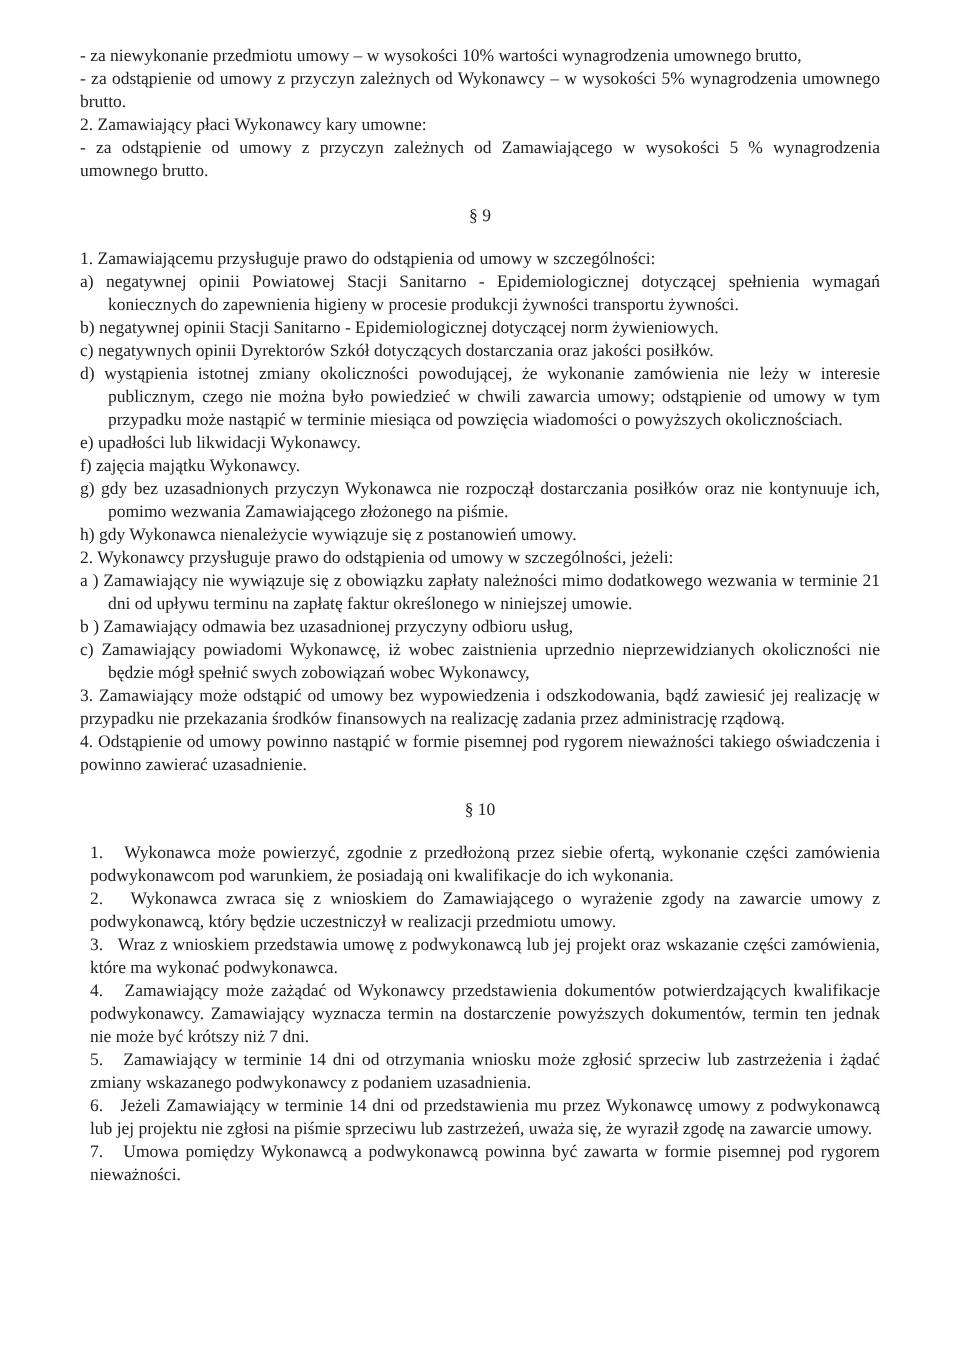- za niewykonanie przedmiotu umowy – w wysokości 10% wartości wynagrodzenia umownego brutto,
- za odstąpienie od umowy z przyczyn zależnych od Wykonawcy – w wysokości 5% wynagrodzenia umownego brutto.
2. Zamawiający płaci Wykonawcy kary umowne:
- za odstąpienie od umowy z przyczyn zależnych od Zamawiającego w wysokości 5 % wynagrodzenia umownego brutto.
§ 9
1. Zamawiającemu przysługuje prawo do odstąpienia od umowy w szczególności:
a) negatywnej opinii Powiatowej Stacji Sanitarno - Epidemiologicznej dotyczącej spełnienia wymagań koniecznych do zapewnienia higieny w procesie produkcji żywności transportu żywności.
b) negatywnej opinii Stacji Sanitarno - Epidemiologicznej dotyczącej norm żywieniowych.
c) negatywnych opinii Dyrektorów Szkół dotyczących dostarczania oraz jakości posiłków.
d) wystąpienia istotnej zmiany okoliczności powodującej, że wykonanie zamówienia nie leży w interesie publicznym, czego nie można było powiedzieć w chwili zawarcia umowy; odstąpienie od umowy w tym przypadku może nastąpić w terminie miesiąca od powzięcia wiadomości o powyższych okolicznościach.
e) upadłości lub likwidacji Wykonawcy.
f) zajęcia majątku Wykonawcy.
g) gdy bez uzasadnionych przyczyn Wykonawca nie rozpoczął dostarczania posiłków oraz nie kontynuuje ich, pomimo wezwania Zamawiającego złożonego na piśmie.
h) gdy Wykonawca nienależycie wywiązuje się z postanowień umowy.
2. Wykonawcy przysługuje prawo do odstąpienia od umowy w szczególności, jeżeli:
a ) Zamawiający nie wywiązuje się z obowiązku zapłaty należności mimo dodatkowego wezwania w terminie 21 dni od upływu terminu na zapłatę faktur określonego w niniejszej umowie.
b ) Zamawiający odmawia bez uzasadnionej przyczyny odbioru usług,
c) Zamawiający powiadomi Wykonawcę, iż wobec zaistnienia uprzednio nieprzewidzianych okoliczności nie będzie mógł spełnić swych zobowiązań wobec Wykonawcy,
3. Zamawiający może odstąpić od umowy bez wypowiedzenia i odszkodowania, bądź zawiesić jej realizację w przypadku nie przekazania środków finansowych na realizację zadania przez administrację rządową.
4. Odstąpienie od umowy powinno nastąpić w formie pisemnej pod rygorem nieważności takiego oświadczenia i powinno zawierać uzasadnienie.
§ 10
1. Wykonawca może powierzyć, zgodnie z przedłożoną przez siebie ofertą, wykonanie części zamówienia podwykonawcom pod warunkiem, że posiadają oni kwalifikacje do ich wykonania.
2. Wykonawca zwraca się z wnioskiem do Zamawiającego o wyrażenie zgody na zawarcie umowy z podwykonawcą, który będzie uczestniczył w realizacji przedmiotu umowy.
3. Wraz z wnioskiem przedstawia umowę z podwykonawcą lub jej projekt oraz wskazanie części zamówienia, które ma wykonać podwykonawca.
4. Zamawiający może zażądać od Wykonawcy przedstawienia dokumentów potwierdzających kwalifikacje podwykonawcy. Zamawiający wyznacza termin na dostarczenie powyższych dokumentów, termin ten jednak nie może być krótszy niż 7 dni.
5. Zamawiający w terminie 14 dni od otrzymania wniosku może zgłosić sprzeciw lub zastrzeżenia i żądać zmiany wskazanego podwykonawcy z podaniem uzasadnienia.
6. Jeżeli Zamawiający w terminie 14 dni od przedstawienia mu przez Wykonawcę umowy z podwykonawcą lub jej projektu nie zgłosi na piśmie sprzeciwu lub zastrzeżeń, uważa się, że wyraził zgodę na zawarcie umowy.
7. Umowa pomiędzy Wykonawcą a podwykonawcą powinna być zawarta w formie pisemnej pod rygorem nieważności.